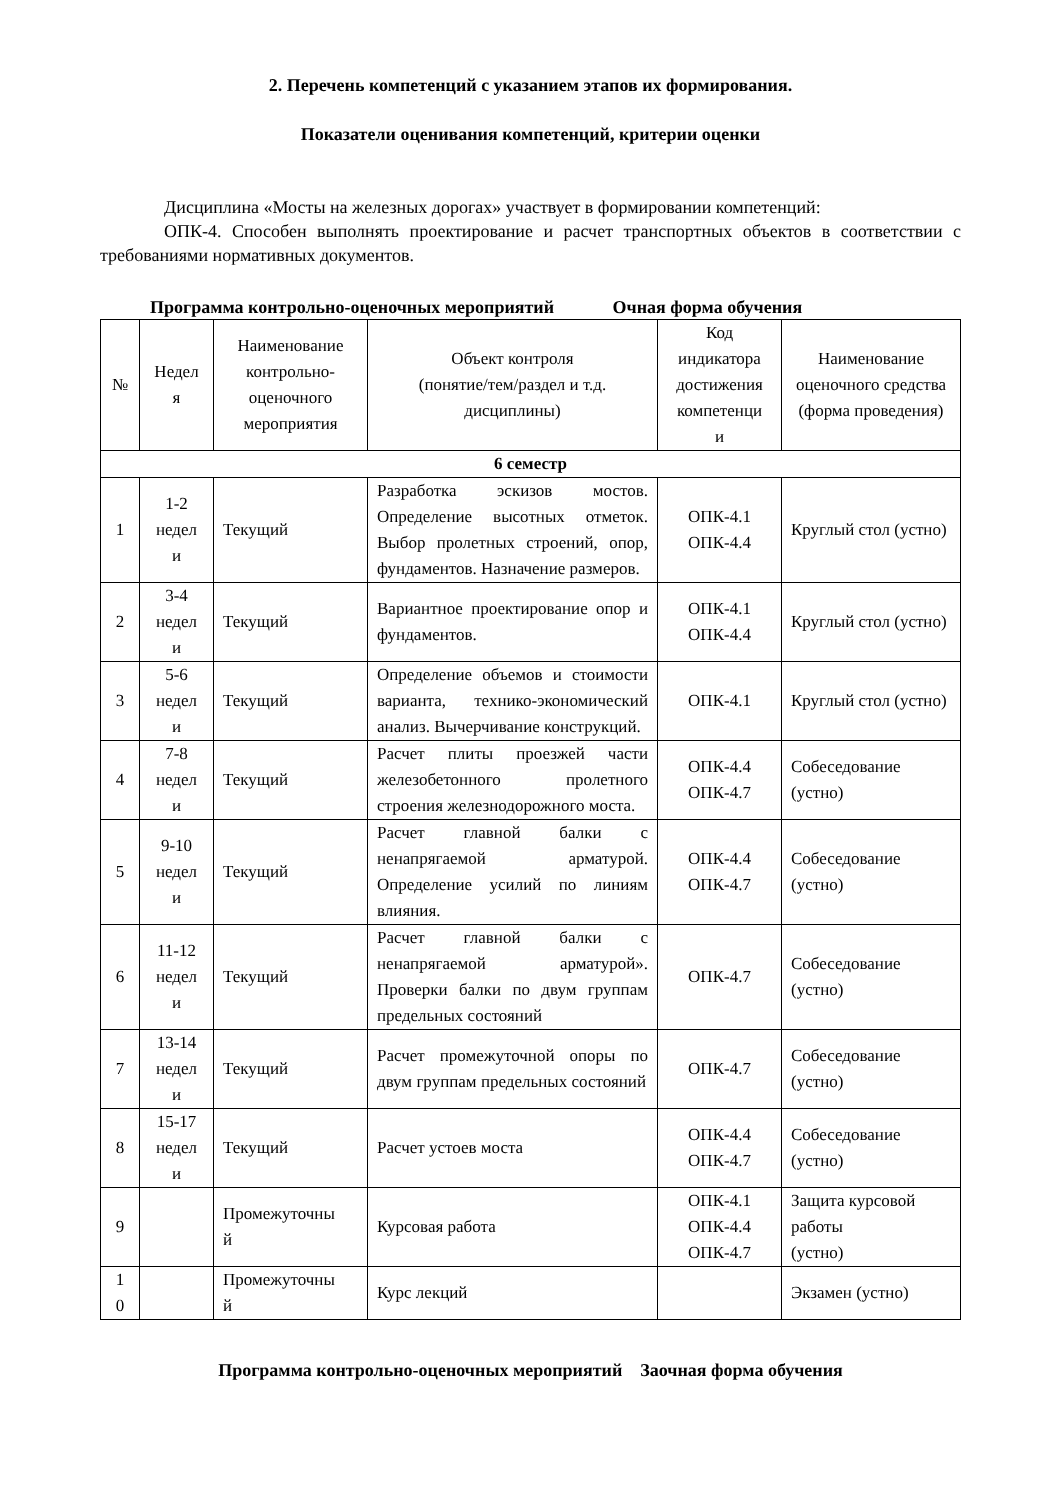2. Перечень компетенций с указанием этапов их формирования.
Показатели оценивания компетенций, критерии оценки
Дисциплина «Мосты на железных дорогах» участвует в формировании компетенций:
ОПК-4. Способен выполнять проектирование и расчет транспортных объектов в соответствии с требованиями нормативных документов.
Программа контрольно-оценочных мероприятий Очная форма обучения
| № | Недел я | Наименование контрольно-оценочного мероприятия | Объект контроля (понятие/тем/раздел и т.д. дисциплины) | Код индикатора достижения компетенци и | Наименование оценочного средства (форма проведения) |
| --- | --- | --- | --- | --- | --- |
| 6 семестр | | | | | |
| 1 | 1-2 недел и | Текущий | Разработка эскизов мостов. Определение высотных отметок. Выбор пролетных строений, опор, фундаментов. Назначение размеров. | ОПК-4.1 ОПК-4.4 | Круглый стол (устно) |
| 2 | 3-4 недел и | Текущий | Вариантное проектирование опор и фундаментов. | ОПК-4.1 ОПК-4.4 | Круглый стол (устно) |
| 3 | 5-6 недел и | Текущий | Определение объемов и стоимости варианта, технико-экономический анализ. Вычерчивание конструкций. | ОПК-4.1 | Круглый стол (устно) |
| 4 | 7-8 недел и | Текущий | Расчет плиты проезжей части железобетонного пролетного строения железнодорожного моста. | ОПК-4.4 ОПК-4.7 | Собеседование (устно) |
| 5 | 9-10 недел и | Текущий | Расчет главной балки с ненапрягаемой арматурой. Определение усилий по линиям влияния. | ОПК-4.4 ОПК-4.7 | Собеседование (устно) |
| 6 | 11-12 недел и | Текущий | Расчет главной балки с ненапрягаемой арматурой». Проверки балки по двум группам предельных состояний | ОПК-4.7 | Собеседование (устно) |
| 7 | 13-14 недел и | Текущий | Расчет промежуточной опоры по двум группам предельных состояний | ОПК-4.7 | Собеседование (устно) |
| 8 | 15-17 недел и | Текущий | Расчет устоев моста | ОПК-4.4 ОПК-4.7 | Собеседование (устно) |
| 9 | | Промежуточны й | Курсовая работа | ОПК-4.1 ОПК-4.4 ОПК-4.7 | Защита курсовой работы (устно) |
| 1 0 | | Промежуточны й | Курс лекций | | Экзамен (устно) |
Программа контрольно-оценочных мероприятий Заочная форма обучения